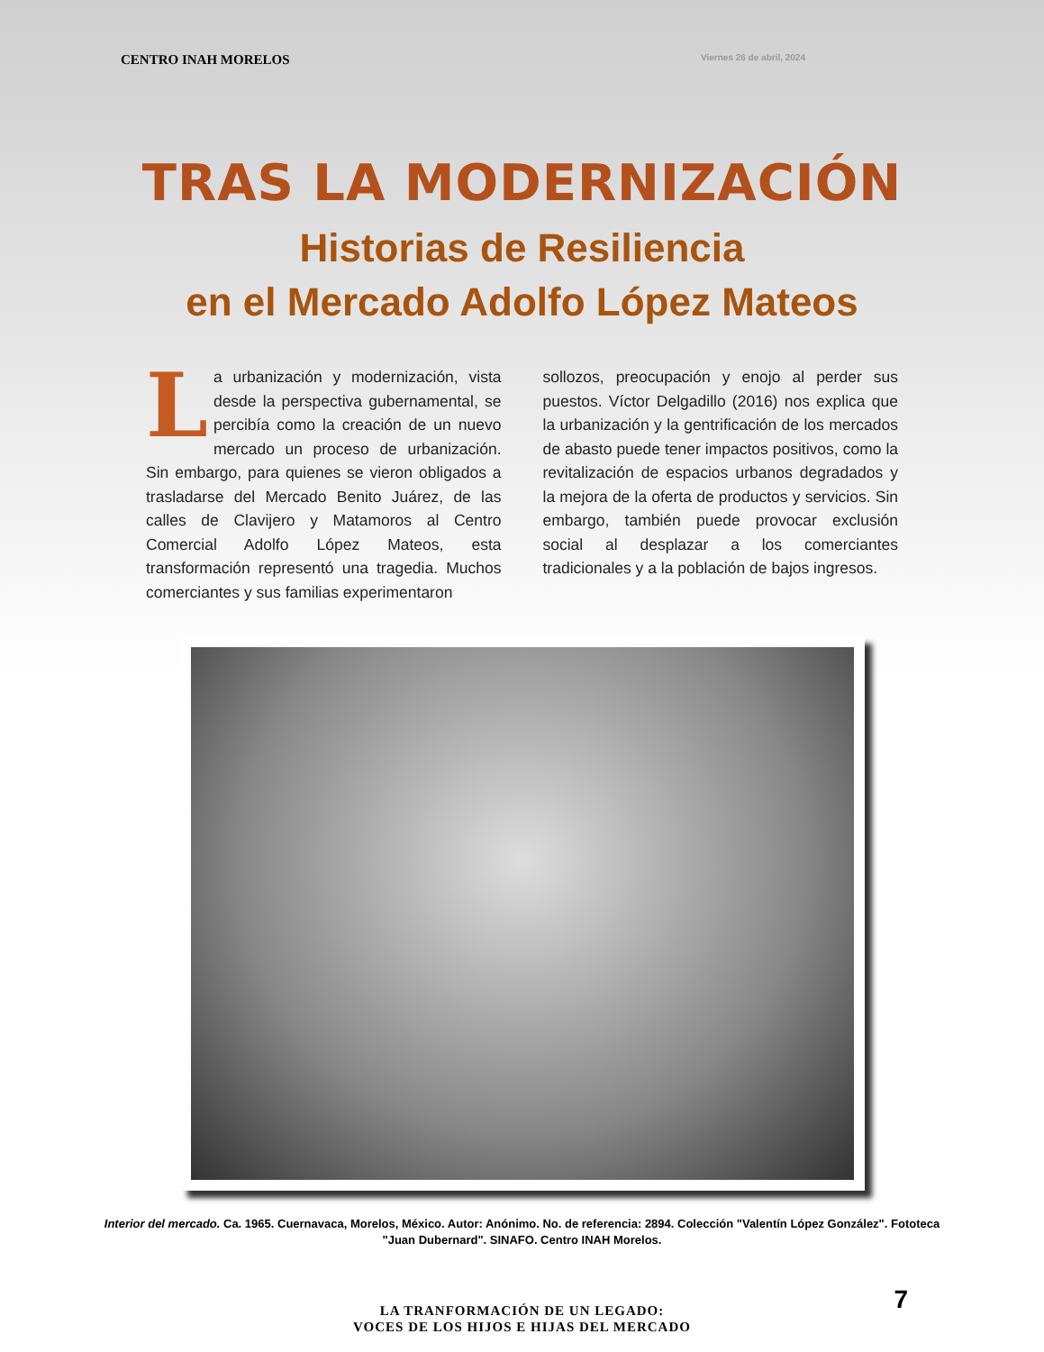CENTRO INAH MORELOS Viernes 26 de abril, 2024
TRAS LA MODERNIZACIÓN
Historias de Resiliencia
en el Mercado Adolfo López Mateos
La urbanización y modernización, vista desde la perspectiva gubernamental, se percibía como la creación de un nuevo mercado un proceso de urbanización. Sin embargo, para quienes se vieron obligados a trasladarse del Mercado Benito Juárez, de las calles de Clavijero y Matamoros al Centro Comercial Adolfo López Mateos, esta transformación representó una tragedia. Muchos comerciantes y sus familias experimentaron
sollozos, preocupación y enojo al perder sus puestos. Víctor Delgadillo (2016) nos explica que la urbanización y la gentrificación de los mercados de abasto puede tener impactos positivos, como la revitalización de espacios urbanos degradados y la mejora de la oferta de productos y servicios. Sin embargo, también puede provocar exclusión social al desplazar a los comerciantes tradicionales y a la población de bajos ingresos.
Interior del mercado. Ca. 1965. Cuernavaca, Morelos, México. Autor: Anónimo. No. de referencia: 2894. Colección "Valentín López González". Fototeca "Juan Dubernard". SINAFO. Centro INAH Morelos.
LA TRANFORMACIÓN DE UN LEGADO:
VOCES DE LOS HIJOS E HIJAS DEL MERCADO
7